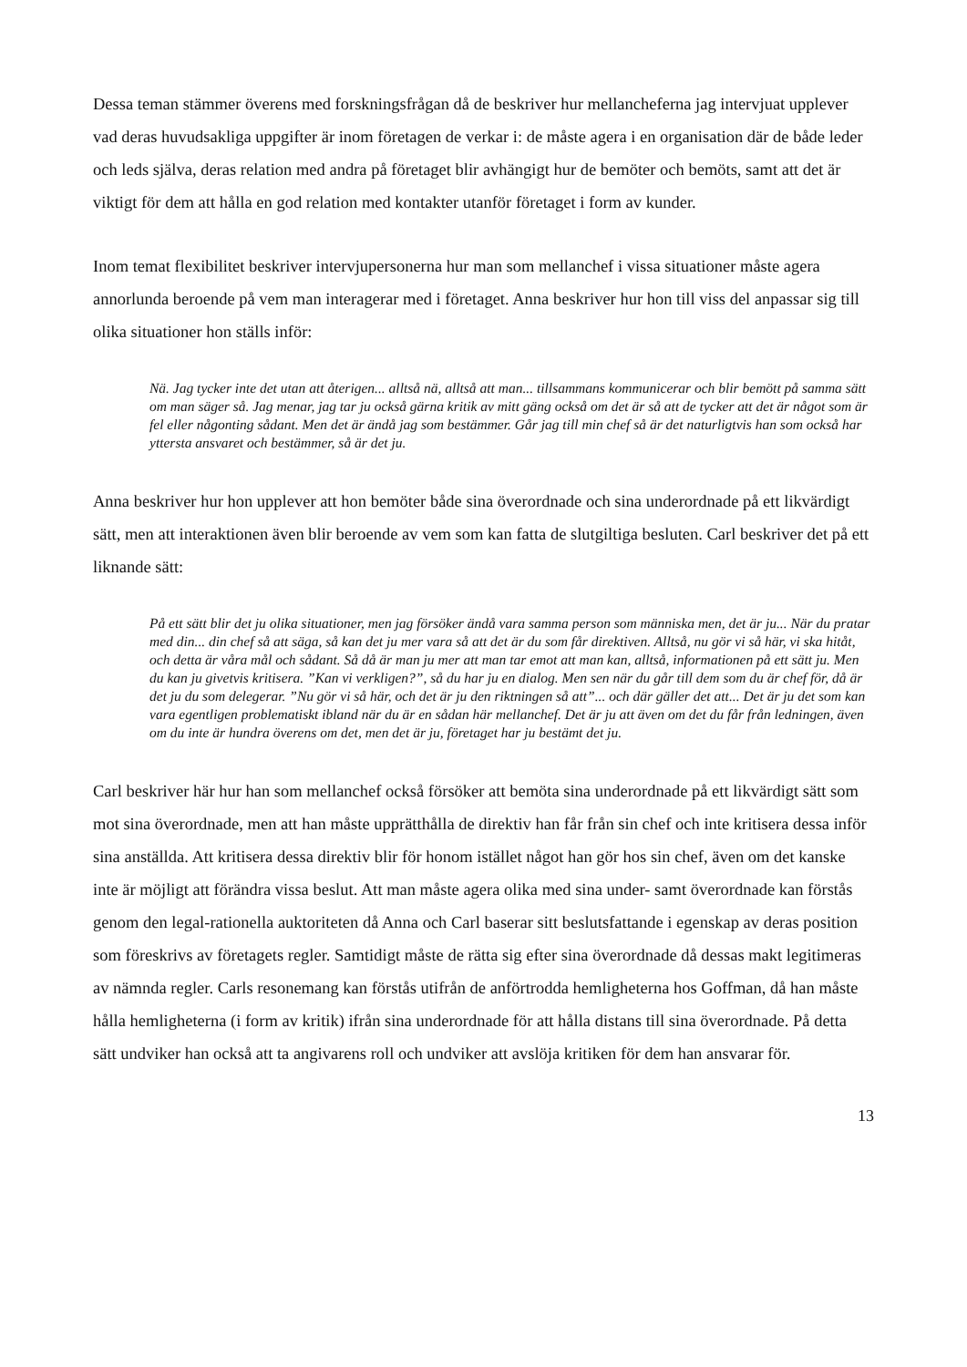Dessa teman stämmer överens med forskningsfrågan då de beskriver hur mellancheferna jag intervjuat upplever vad deras huvudsakliga uppgifter är inom företagen de verkar i: de måste agera i en organisation där de både leder och leds själva, deras relation med andra på företaget blir avhängigt hur de bemöter och bemöts, samt att det är viktigt för dem att hålla en god relation med kontakter utanför företaget i form av kunder.
Inom temat flexibilitet beskriver intervjupersonerna hur man som mellanchef i vissa situationer måste agera annorlunda beroende på vem man interagerar med i företaget. Anna beskriver hur hon till viss del anpassar sig till olika situationer hon ställs inför:
Nä. Jag tycker inte det utan att återigen... alltså nä, alltså att man... tillsammans kommunicerar och blir bemött på samma sätt om man säger så. Jag menar, jag tar ju också gärna kritik av mitt gäng också om det är så att de tycker att det är något som är fel eller någonting sådant. Men det är ändå jag som bestämmer. Går jag till min chef så är det naturligtvis han som också har yttersta ansvaret och bestämmer, så är det ju.
Anna beskriver hur hon upplever att hon bemöter både sina överordnade och sina underordnade på ett likvärdigt sätt, men att interaktionen även blir beroende av vem som kan fatta de slutgiltiga besluten. Carl beskriver det på ett liknande sätt:
På ett sätt blir det ju olika situationer, men jag försöker ändå vara samma person som människa men, det är ju... När du pratar med din... din chef så att säga, så kan det ju mer vara så att det är du som får direktiven. Alltså, nu gör vi så här, vi ska hitåt, och detta är våra mål och sådant. Så då är man ju mer att man tar emot att man kan, alltså, informationen på ett sätt ju. Men du kan ju givetvis kritisera. ”Kan vi verkligen?”, så du har ju en dialog. Men sen när du går till dem som du är chef för, då är det ju du som delegerar. ”Nu gör vi så här, och det är ju den riktningen så att”... och där gäller det att... Det är ju det som kan vara egentligen problematiskt ibland när du är en sådan här mellanchef. Det är ju att även om det du får från ledningen, även om du inte är hundra överens om det, men det är ju, företaget har ju bestämt det ju.
Carl beskriver här hur han som mellanchef också försöker att bemöta sina underordnade på ett likvärdigt sätt som mot sina överordnade, men att han måste upprätthålla de direktiv han får från sin chef och inte kritisera dessa inför sina anställda. Att kritisera dessa direktiv blir för honom istället något han gör hos sin chef, även om det kanske inte är möjligt att förändra vissa beslut. Att man måste agera olika med sina under- samt överordnade kan förstås genom den legal-rationella auktoriteten då Anna och Carl baserar sitt beslutsfattande i egenskap av deras position som föreskrivs av företagets regler. Samtidigt måste de rätta sig efter sina överordnade då dessas makt legitimeras av nämnda regler. Carls resonemang kan förstås utifrån de anförtrodda hemligheterna hos Goffman, då han måste hålla hemligheterna (i form av kritik) ifrån sina underordnade för att hålla distans till sina överordnade. På detta sätt undviker han också att ta angivarens roll och undviker att avslöja kritiken för dem han ansvarar för.
13